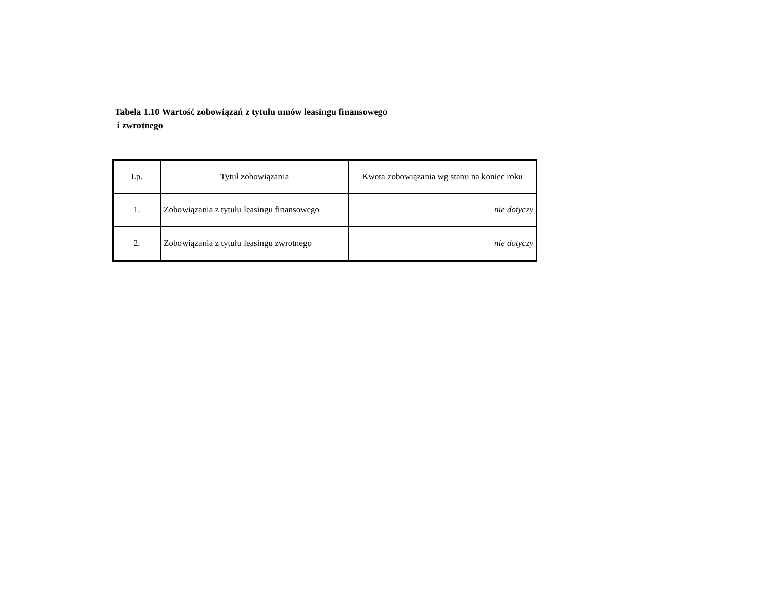Tabela 1.10 Wartość zobowiązań z tytułu umów leasingu finansowego
i zwrotnego
| Lp. | Tytuł zobowiązania | Kwota zobowiązania wg stanu na koniec roku |
| --- | --- | --- |
| 1. | Zobowiązania z tytułu leasingu finansowego | nie dotyczy |
| 2. | Zobowiązania z tytułu leasingu zwrotnego | nie dotyczy |